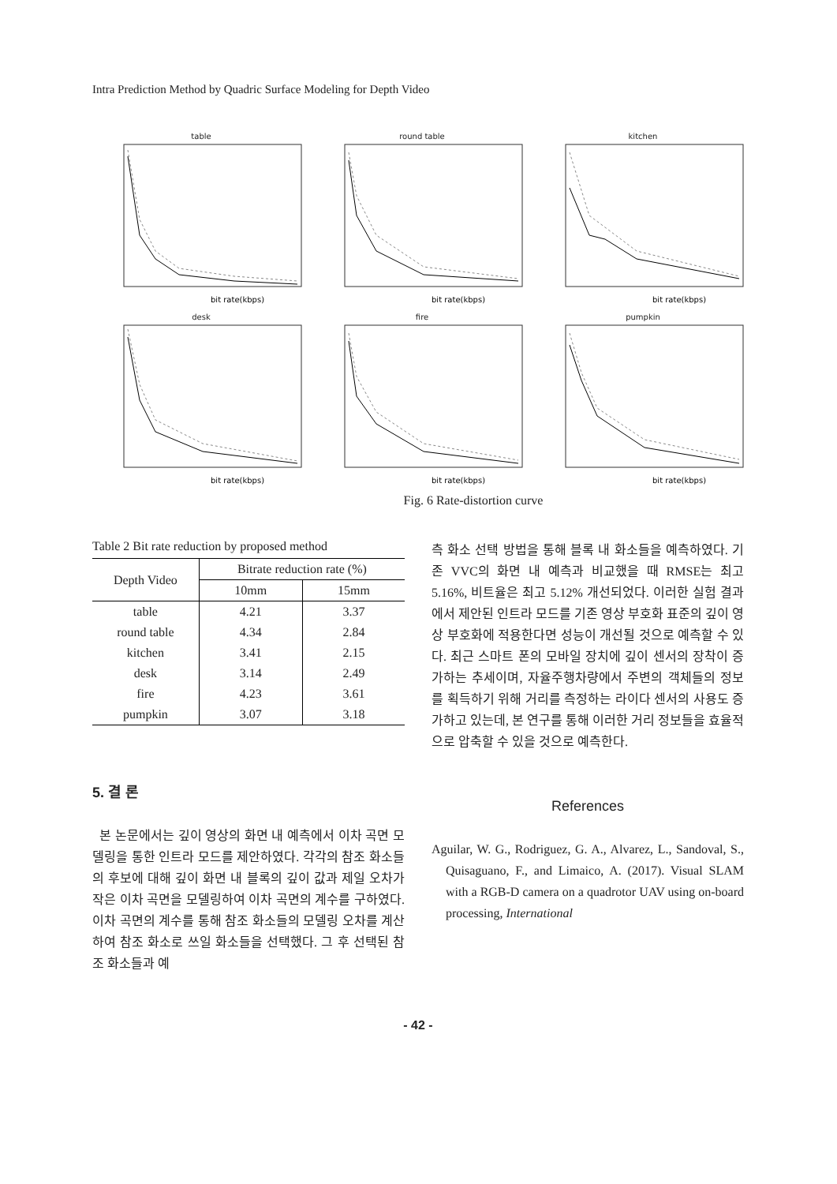Intra Prediction Method by Quadric Surface Modeling for Depth Video
table
bit rate(kbps)
round table
bit rate(kbps)
kitchen
bit rate(kbps)
desk
bit rate(kbps)
fire
bit rate(kbps)
pumpkin
bit rate(kbps)
Fig. 6 Rate-distortion curve
Table 2 Bit rate reduction by proposed method
| Depth Video | Bitrate reduction rate (%) | |
| --- | --- | --- |
| | 10mm | 15mm |
| table | 4.21 | 3.37 |
| round table | 4.34 | 2.84 |
| kitchen | 3.41 | 2.15 |
| desk | 3.14 | 2.49 |
| fire | 4.23 | 3.61 |
| pumpkin | 3.07 | 3.18 |
5. 결 론
본 논문에서는 깊이 영상의 화면 내 예측에서 이차 곡면 모델링을 통한 인트라 모드를 제안하였다. 각각의 참조 화소들의 후보에 대해 깊이 화면 내 블록의 깊이 값과 제일 오차가 작은 이차 곡면을 모델링하여 이차 곡면의 계수를 구하였다. 이차 곡면의 계수를 통해 참조 화소들의 모델링 오차를 계산하여 참조 화소로 쓰일 화소들을 선택했다. 그 후 선택된 참조 화소들과 예
측 화소 선택 방법을 통해 블록 내 화소들을 예측하였다. 기존 VVC의 화면 내 예측과 비교했을 때 RMSE는 최고 5.16%, 비트율은 최고 5.12% 개선되었다. 이러한 실험 결과에서 제안된 인트라 모드를 기존 영상 부호화 표준의 깊이 영상 부호화에 적용한다면 성능이 개선될 것으로 예측할 수 있다. 최근 스마트 폰의 모바일 장치에 깊이 센서의 장착이 증가하는 추세이며, 자율주행차량에서 주변의 객체들의 정보를 획득하기 위해 거리를 측정하는 라이다 센서의 사용도 증가하고 있는데, 본 연구를 통해 이러한 거리 정보들을 효율적으로 압축할 수 있을 것으로 예측한다.
References
Aguilar, W. G., Rodriguez, G. A., Alvarez, L., Sandoval, S., Quisaguano, F., and Limaico, A. (2017). Visual SLAM with a RGB-D camera on a quadrotor UAV using on-board processing, International
- 42 -